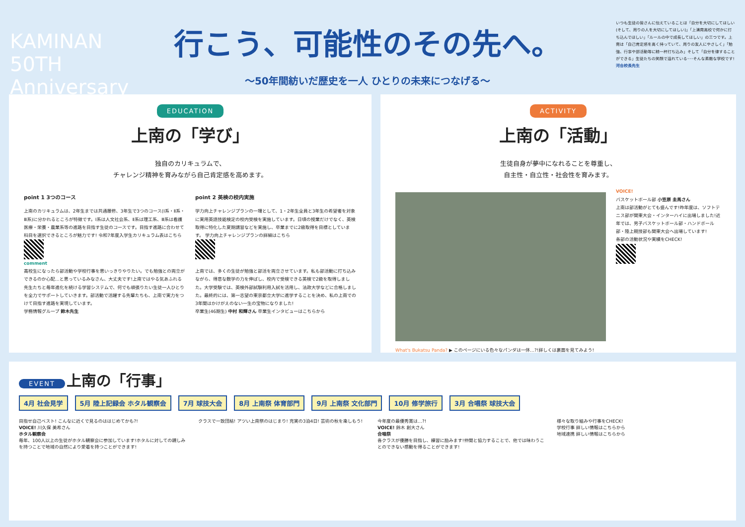KAMINAN 50TH Anniversary
行こう、可能性のその先へ。
～50年間紡いだ歴史を一人 ひとりの未来につなげる～
いつも生徒の皆さんに伝えていることは「自分を大切にしてほしい(そして、周りの人を大切にしてほしい)」「上溝南高校で何かに打ち込んでほしい」「ルールの中で成長してほしい」の三つです。上南は「自己肯定感を高く持っていて、周りの友人にやさしく」「勉強、行事や部活動等に精一杯打ち込み」そして「自分を律することができる」生徒たちの笑顔で溢れている･･･そんな素敵な学校です!
河合校長先生
EDUCATION
上南の「学び」
独自のカリキュラムで、
チャレンジ精神を育みながら自己肯定感を高めます。
point 1 3つのコース
上南のカリキュラムは、2年生までは共通履修、3年生で3つのコース(Ⅰ系・Ⅱ系・Ⅲ系)に分かれるところが特徴です。Ⅰ系は人文社会系、Ⅱ系は理工系、Ⅲ系は看護医療・栄養・農業系等の進路を目指す生徒のコースです。目指す進路に合わせて科目を選択できるところが魅力です! 令和7年度入学生カリキュラム表はこちら
point 2 英検の校内実施
学力向上チャレンジプランの一環として、1・2年生全員と3年生の希望者を対象に実用英語技能検定の校内受検を実施しています。日頃の授業だけでなく、英検取得に特化した夏期講習などを実施し、卒業までに2級取得を目標としています。 学力向上チャレンジプランの詳細はこちら
comment
高校生になったら部活動や学校行事を思いっきりやりたい。でも勉強との両立ができるのか心配…と思っているみなさん、大丈夫です!上南ではやる気あふれる先生たちと毎年進化を続ける学習システムで、何でも頑張りたい生徒一人ひとりを全力でサポートしていきます。部活動で活躍する先輩たちも、上南で実力をつけて目指す進路を実現しています。
学務情報グループ 鈴木先生
上南では、多くの生徒が勉強と部活を両立させています。私も部活動に打ち込みながら、得意な数学の力を伸ばし、校内で受検できる英検で2級を取得しました。大学受験では、英検外部試験利用入試を活用し、法政大学などに合格しました。最終的には、第一志望の東京都立大学に進学することを決め、私の上南での3年間はかけがえのない一生の宝物になりました!
卒業生(46期生) 中村 和輝さん 卒業生インタビューはこちらから
ACTIVITY
上南の「活動」
生徒自身が夢中になれることを尊重し、
自主性・自立性・社会性を育みます。
What's Bukatsu Panda? ▶ このページにいる色々なパンダは一体…?!詳しくは裏面を見てみよう!
VOICE!
バスケットボール部 小笠原 圭馬さん
上南は部活動がとても盛んです!昨年度は、ソフトテニス部が関東大会・インターハイに出場しました!近年では、男子バスケットボール部・ハンドボール部・陸上競技部も関東大会へ出場しています!
各部の活動状況や実績をCHECK!
EVENT 上南の「行事」
4月 社会見学 5月 陸上記録会 ホタル観察会 7月 球技大会 8月 上南祭 体育部門 9月 上南祭 文化部門 10月 修学旅行 3月 合唱祭 球技大会
目指せ自己ベスト! こんなに近くで見るのははじめてかも?!
VOICE! 川久保 美希さん
ホタル観察会
毎年、100人以上の生徒がホタル観察会に参加しています!ホタルに対しての親しみを持つことで地域の自然により愛着を持つことができます!
クラスで一致団結! アツい上南祭のはじまり! 充実の3泊4日! 芸術の秋を楽しもう!
今年度の最優秀賞は…?!
VOICE! 鈴木 創大さん
合唱祭
各クラスが優勝を目指し、練習に励みます!仲間と協力することで、他では味わうことのできない感動を得ることができます!
様々な取り組みや行事をCHECK!
学校行事 詳しい情報はこちらから
地域連携 詳しい情報はこちらから